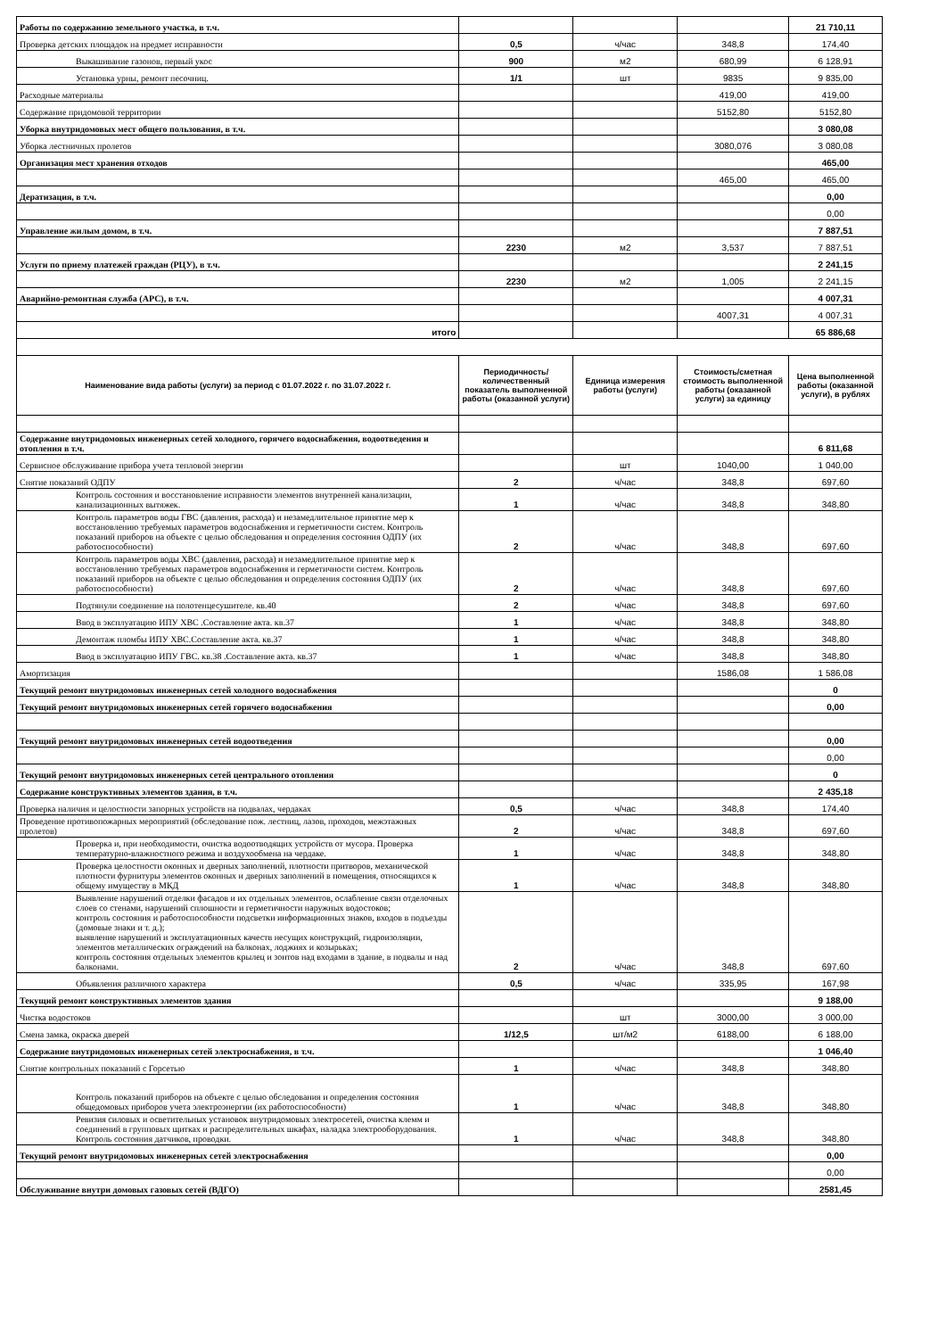| Работы по содержанию земельного участка, в т.ч. | | | | 21 710,11 |
| Проверка детских площадок на предмет исправности | 0,5 | ч/час | 348,8 | 174,40 |
| Выкашивание газонов, первый укос | 900 | м2 | 680,99 | 6 128,91 |
| Установка урны, ремонт песочниц. | 1/1 | шт | 9835 | 9 835,00 |
| Расходные материалы | | | 419,00 | 419,00 |
| Содержание придомовой территории | | | 5152,80 | 5152,80 |
| Уборка внутридомовых мест общего пользования, в т.ч. | | | | 3 080,08 |
| Уборка лестничных пролетов | | | 3080,076 | 3 080,08 |
| Организация мест хранения отходов | | | | 465,00 |
| | | | 465,00 | 465,00 |
| Дератизация, в т.ч. | | | | 0,00 |
| | | | | 0,00 |
| Управление жилым домом, в т.ч. | | | | 7 887,51 |
| | 2230 | м2 | 3,537 | 7 887,51 |
| Услуги по приему платежей граждан (РЦУ), в т.ч. | | | | 2 241,15 |
| | 2230 | м2 | 1,005 | 2 241,15 |
| Аварийно-ремонтная служба (АРС), в т.ч. | | | | 4 007,31 |
| | | | 4007,31 | 4 007,31 |
| итого | | | | 65 886,68 |
| Наименование вида работы (услуги) за период с 01.07.2022 г. по 31.07.2022 г. | Периодичность/ количественный показатель выполненной работы (оказанной услуги) | Единица измерения работы (услуги) | Стоимость/сметная стоимость выполненной работы (оказанной услуги) за единицу | Цена выполненной работы (оказанной услуги), в рублях |
| Содержание внутридомовых инженерных сетей холодного, горячего водоснабжения, водоотведения и отопления в т.ч. | | | | 6 811,68 |
| Сервисное обслуживание прибора учета тепловой энергии | | шт | 1040,00 | 1 040,00 |
| Снятие показаний ОДПУ | 2 | ч/час | 348,8 | 697,60 |
| Контроль состояния и восстановление исправности элементов внутренней канализации, канализационных вытяжек. | 1 | ч/час | 348,8 | 348,80 |
| Контроль параметров воды ГВС (давления, расхода) и незамедлительное принятие мер к восстановлению требуемых параметров водоснабжения и герметичности систем. Контроль показаний приборов на объекте с целью обследования и определения состояния ОДПУ (их работоспособности) | 2 | ч/час | 348,8 | 697,60 |
| Контроль параметров воды ХВС (давления, расхода) и незамедлительное принятие мер к восстановлению требуемых параметров водоснабжения и герметичности систем. Контроль показаний приборов на объекте с целью обследования и определения состояния ОДПУ (их работоспособности) | 2 | ч/час | 348,8 | 697,60 |
| Подтянули соединение на полотенцесушителе. кв.40 | 2 | ч/час | 348,8 | 697,60 |
| Ввод в эксплуатацию ИПУ ХВС .Составление акта. кв.37 | 1 | ч/час | 348,8 | 348,80 |
| Демонтаж пломбы ИПУ ХВС.Составление акта. кв.37 | 1 | ч/час | 348,8 | 348,80 |
| Ввод в эксплуатацию ИПУ ГВС. кв.38 .Составление акта. кв.37 | 1 | ч/час | 348,8 | 348,80 |
| Амортизация | | | 1586,08 | 1 586,08 |
| Текущий ремонт внутридомовых инженерных сетей холодного водоснабжения | | | | 0 |
| Текущий ремонт внутридомовых инженерных сетей горячего водоснабжения | | | | 0,00 |
| Текущий ремонт внутридомовых инженерных сетей водоотведения | | | | 0,00 |
| | | | | 0,00 |
| Текущий ремонт внутридомовых инженерных сетей центрального отопления | | | | 0 |
| Содержание конструктивных элементов здания, в т.ч. | | | | 2 435,18 |
| Проверка наличия и целостности запорных устройств на подвалах, чердаках | 0,5 | ч/час | 348,8 | 174,40 |
| Проведение противопожарных мероприятий (обследование пож. лестниц, лазов, проходов, межэтажных пролетов) | 2 | ч/час | 348,8 | 697,60 |
| Проверка и, при необходимости, очистка водоотводящих устройств от мусора. Проверка температурно-влажностного режима и воздухообмена на чердаке. | 1 | ч/час | 348,8 | 348,80 |
| Проверка целостности оконных и дверных заполнений, плотности притворов, механической плотности фурнитуры элементов оконных и дверных заполнений в помещения, относящихся к общему имуществу в МКД | 1 | ч/час | 348,8 | 348,80 |
| Выявление нарушений отделки фасадов и их отдельных элементов, ослабление связи отделочных слоев со стенами, нарушений сплошности и герметичности наружных водостоков; контроль состояния и работоспособности подсветки информационных знаков, входов в подъезды (домовые знаки и т. д.); выявление нарушений и эксплуатационных качеств несущих конструкций, гидроизоляции, элементов металлических ограждений на балконах, лоджиях и козырьках; контроль состояния отдельных элементов крылец и зонтов над входами в здание, в подвалы и над балконами. | 2 | ч/час | 348,8 | 697,60 |
| Объявления различного характера | 0,5 | ч/час | 335,95 | 167,98 |
| Текущий ремонт конструктивных элементов здания | | | | 9 188,00 |
| Чистка водостоков | | шт | 3000,00 | 3 000,00 |
| Смена замка, окраска дверей | 1/12,5 | шт/м2 | 6188,00 | 6 188,00 |
| Содержание внутридомовых инженерных сетей электроснабжения, в т.ч. | | | | 1 046,40 |
| Снятие контрольных показаний с Горсетью | 1 | ч/час | 348,8 | 348,80 |
| Контроль показаний приборов на объекте с целью обследования и определения состояния общедомовых приборов учета электроэнергии (их работоспособности) | 1 | ч/час | 348,8 | 348,80 |
| Ревизия силовых и осветительных установок внутридомовых электросетей, очистка клемм и соединений в групповых щитках и распределительных шкафах, наладка электрооборудования. Контроль состояния датчиков, проводки. | 1 | ч/час | 348,8 | 348,80 |
| Текущий ремонт внутридомовых инженерных сетей электроснабжения | | | | 0,00 |
| | | | | 0,00 |
| Обслуживание внутри домовых газовых сетей (ВДГО) | | | | 2581,45 |